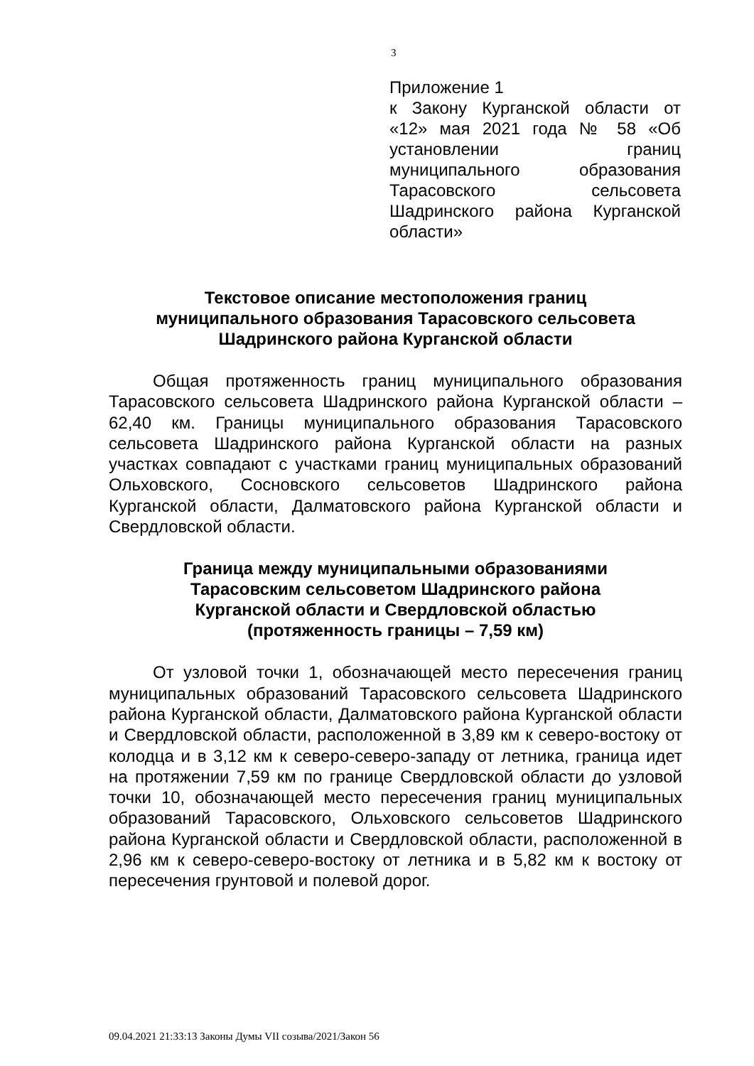3
Приложение 1
к Закону Курганской области от «12» мая 2021 года № 58 «Об установлении границ муниципального образования Тарасовского сельсовета Шадринского района Курганской области»
Текстовое описание местоположения границ
муниципального образования Тарасовского сельсовета
Шадринского района Курганской области
Общая протяженность границ муниципального образования Тарасовского сельсовета Шадринского района Курганской области – 62,40 км. Границы муниципального образования Тарасовского сельсовета Шадринского района Курганской области на разных участках совпадают с участками границ муниципальных образований Ольховского, Сосновского сельсоветов Шадринского района Курганской области, Далматовского района Курганской области и Свердловской области.
Граница между муниципальными образованиями
Тарасовским сельсоветом Шадринского района
Курганской области и Свердловской областью
(протяженность границы – 7,59 км)
От узловой точки 1, обозначающей место пересечения границ муниципальных образований Тарасовского сельсовета Шадринского района Курганской области, Далматовского района Курганской области и Свердловской области, расположенной в 3,89 км к северо-востоку от колодца и в 3,12 км к северо-северо-западу от летника, граница идет на протяжении 7,59 км по границе Свердловской области до узловой точки 10, обозначающей место пересечения границ муниципальных образований Тарасовского, Ольховского сельсоветов Шадринского района Курганской области и Свердловской области, расположенной в 2,96 км к северо-северо-востоку от летника и в 5,82 км к востоку от пересечения грунтовой и полевой дорог.
09.04.2021 21:33:13 Законы Думы VII созыва/2021/Закон 56